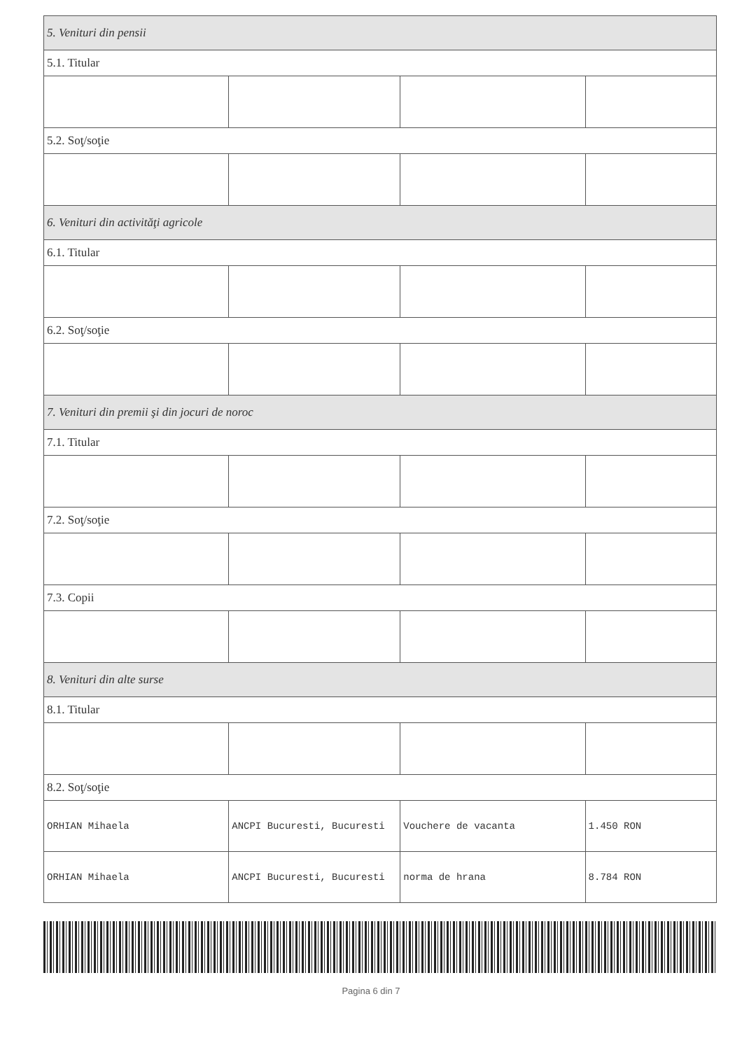| 5. Venituri din pensii | | | |
| 5.1. Titular | | | |
| 5.2. Soţ/soţie | | | |
| 6. Venituri din activităţi agricole | | | |
| 6.1. Titular | | | |
| 6.2. Soţ/soţie | | | |
| 7. Venituri din premii şi din jocuri de noroc | | | |
| 7.1. Titular | | | |
| 7.2. Soţ/soţie | | | |
| 7.3. Copii | | | |
| 8. Venituri din alte surse | | | |
| 8.1. Titular | | | |
| 8.2. Soţ/soţie | | | |
| ORHIAN Mihaela | ANCPI Bucuresti, Bucuresti | Vouchere de vacanta | 1.450 RON |
| ORHIAN Mihaela | ANCPI Bucuresti, Bucuresti | norma de hrana | 8.784 RON |
Pagina 6 din 7